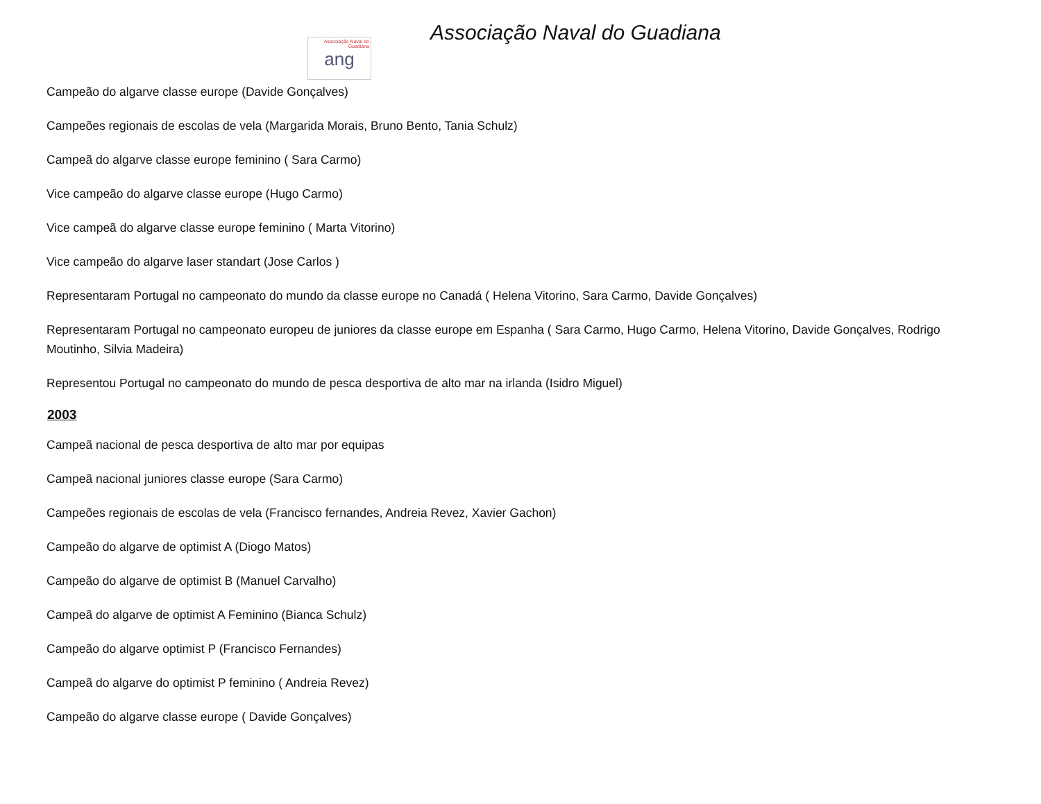Associação Naval do Guadiana
ang
Associação Naval do Guadiana
Campeão do algarve classe europe (Davide Gonçalves)
Campeões regionais de escolas de vela (Margarida Morais, Bruno Bento, Tania Schulz)
Campeã do algarve classe europe feminino ( Sara Carmo)
Vice campeão do algarve classe europe (Hugo Carmo)
Vice campeã do algarve classe europe feminino ( Marta Vitorino)
Vice campeão do algarve laser standart (Jose Carlos )
Representaram Portugal no campeonato do mundo da classe europe no Canadá ( Helena Vitorino, Sara Carmo, Davide Gonçalves)
Representaram Portugal no campeonato europeu de juniores da classe europe em Espanha ( Sara Carmo, Hugo Carmo, Helena Vitorino, Davide Gonçalves, Rodrigo Moutinho, Silvia Madeira)
Representou Portugal no campeonato do mundo de pesca desportiva de alto mar na irlanda (Isidro Miguel)
2003
Campeã nacional de pesca desportiva de alto mar por equipas
Campeã nacional juniores classe europe (Sara Carmo)
Campeões regionais de escolas de vela (Francisco fernandes, Andreia Revez, Xavier Gachon)
Campeão do algarve de optimist A (Diogo Matos)
Campeão do algarve de optimist B (Manuel Carvalho)
Campeã do algarve de optimist A Feminino (Bianca Schulz)
Campeão do algarve optimist P (Francisco Fernandes)
Campeã do algarve do optimist P feminino ( Andreia Revez)
Campeão do algarve classe europe ( Davide Gonçalves)